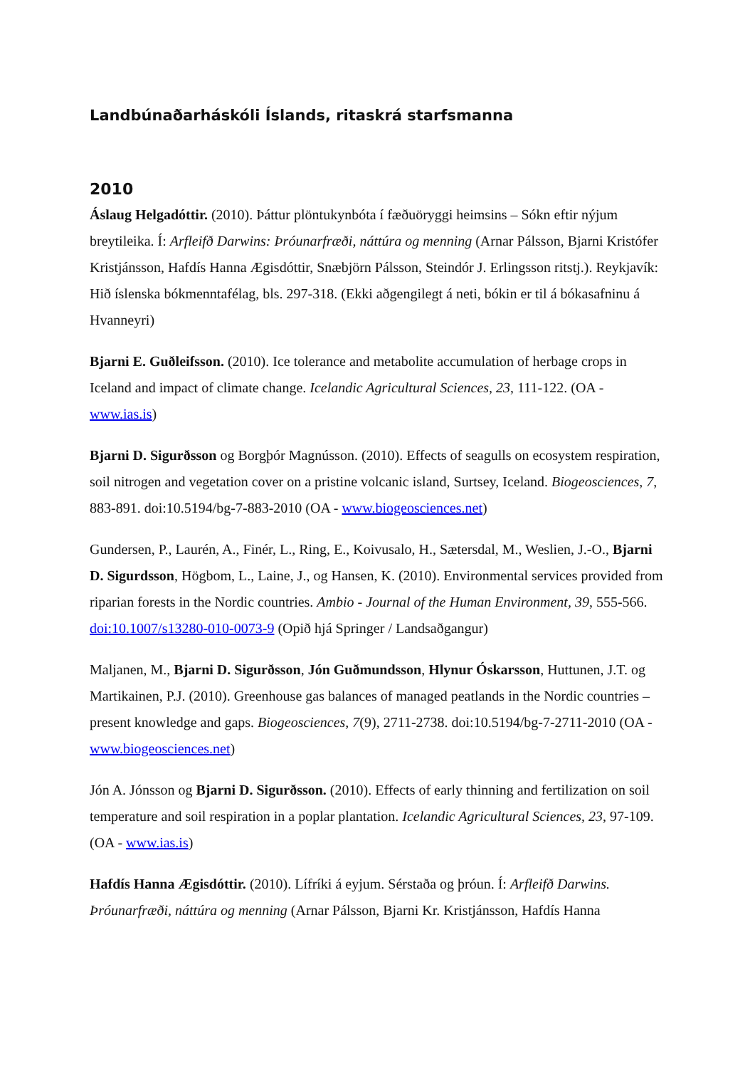Landbúnaðarháskóli Íslands, ritaskrá starfsmanna
2010
Áslaug Helgadóttir. (2010). Þáttur plöntukynbóta í fæðuöryggi heimsins – Sókn eftir nýjum breytileika. Í: Arfleifð Darwins: Þróunarfræði, náttúra og menning (Arnar Pálsson, Bjarni Kristófer Kristjánsson, Hafdís Hanna Ægisdóttir, Snæbjörn Pálsson, Steindór J. Erlingsson ritstj.). Reykjavík: Hið íslenska bókmenntafélag, bls. 297-318. (Ekki aðgengilegt á neti, bókin er til á bókasafninu á Hvanneyri)
Bjarni E. Guðleifsson. (2010). Ice tolerance and metabolite accumulation of herbage crops in Iceland and impact of climate change. Icelandic Agricultural Sciences, 23, 111-122. (OA - www.ias.is)
Bjarni D. Sigurðsson og Borgþór Magnússon. (2010). Effects of seagulls on ecosystem respiration, soil nitrogen and vegetation cover on a pristine volcanic island, Surtsey, Iceland. Biogeosciences, 7, 883-891. doi:10.5194/bg-7-883-2010 (OA - www.biogeosciences.net)
Gundersen, P., Laurén, A., Finér, L., Ring, E., Koivusalo, H., Sætersdal, M., Weslien, J.-O., Bjarni D. Sigurdsson, Högbom, L., Laine, J., og Hansen, K. (2010). Environmental services provided from riparian forests in the Nordic countries. Ambio - Journal of the Human Environment, 39, 555-566. doi:10.1007/s13280-010-0073-9 (Opið hjá Springer / Landsaðgangur)
Maljanen, M., Bjarni D. Sigurðsson, Jón Guðmundsson, Hlynur Óskarsson, Huttunen, J.T. og Martikainen, P.J. (2010). Greenhouse gas balances of managed peatlands in the Nordic countries – present knowledge and gaps. Biogeosciences, 7(9), 2711-2738. doi:10.5194/bg-7-2711-2010 (OA - www.biogeosciences.net)
Jón A. Jónsson og Bjarni D. Sigurðsson. (2010). Effects of early thinning and fertilization on soil temperature and soil respiration in a poplar plantation. Icelandic Agricultural Sciences, 23, 97-109. (OA - www.ias.is)
Hafdís Hanna Ægisdóttir. (2010). Lífríki á eyjum. Sérstaða og þróun. Í: Arfleifð Darwins. Þróunarfræði, náttúra og menning (Arnar Pálsson, Bjarni Kr. Kristjánsson, Hafdís Hanna